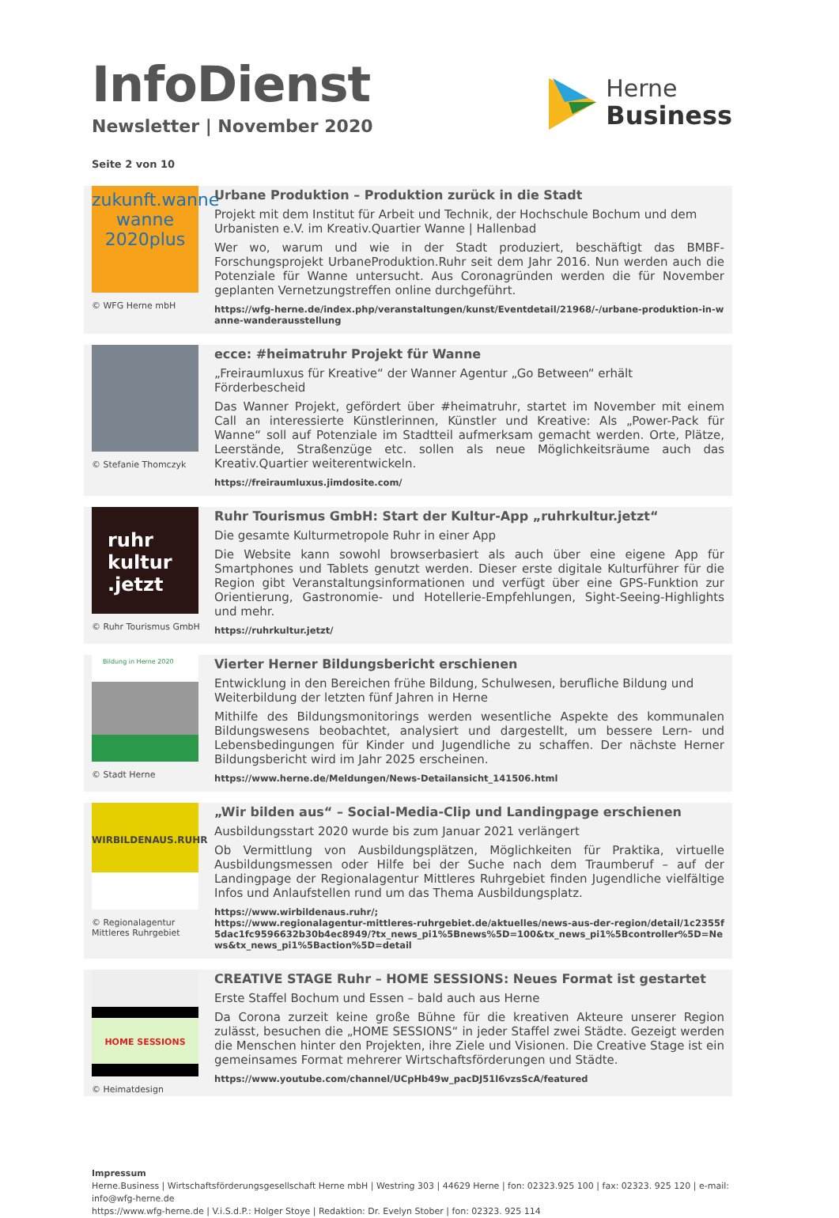InfoDienst
Newsletter | November 2020
Herne
Business
Seite 2 von 10
zukunft.wanne
wanne
2020plus
© WFG Herne mbH
Urbane Produktion – Produktion zurück in die Stadt
Projekt mit dem Institut für Arbeit und Technik, der Hochschule Bochum und dem Urbanisten e.V. im Kreativ.Quartier Wanne | Hallenbad
Wer wo, warum und wie in der Stadt produziert, beschäftigt das BMBF-Forschungsprojekt UrbaneProduktion.Ruhr seit dem Jahr 2016. Nun werden auch die Potenziale für Wanne untersucht. Aus Coronagründen werden die für November geplanten Vernetzungstreffen online durchgeführt.
https://wfg-herne.de/index.php/veranstaltungen/kunst/Eventdetail/21968/-/urbane-produktion-in-wanne-wanderausstellung
© Stefanie Thomczyk
ecce: #heimatruhr Projekt für Wanne
„Freiraumluxus für Kreative“ der Wanner Agentur „Go Between“ erhält Förderbescheid
Das Wanner Projekt, gefördert über #heimatruhr, startet im November mit einem Call an interessierte Künstlerinnen, Künstler und Kreative: Als „Power-Pack für Wanne“ soll auf Potenziale im Stadtteil aufmerksam gemacht werden. Orte, Plätze, Leerstände, Straßenzüge etc. sollen als neue Möglichkeitsräume auch das Kreativ.Quartier weiterentwickeln.
https://freiraumluxus.jimdosite.com/
ruhr
kultur
.jetzt
© Ruhr Tourismus GmbH
Ruhr Tourismus GmbH: Start der Kultur-App „ruhrkultur.jetzt“
Die gesamte Kulturmetropole Ruhr in einer App
Die Website kann sowohl browserbasiert als auch über eine eigene App für Smartphones und Tablets genutzt werden. Dieser erste digitale Kulturführer für die Region gibt Veranstaltungsinformationen und verfügt über eine GPS-Funktion zur Orientierung, Gastronomie- und Hotellerie-Empfehlungen, Sight-Seeing-Highlights und mehr.
https://ruhrkultur.jetzt/
Bildung in Herne 2020
© Stadt Herne
Vierter Herner Bildungsbericht erschienen
Entwicklung in den Bereichen frühe Bildung, Schulwesen, berufliche Bildung und Weiterbildung der letzten fünf Jahren in Herne
Mithilfe des Bildungsmonitorings werden wesentliche Aspekte des kommunalen Bildungswesens beobachtet, analysiert und dargestellt, um bessere Lern- und Lebensbedingungen für Kinder und Jugendliche zu schaffen. Der nächste Herner Bildungsbericht wird im Jahr 2025 erscheinen.
https://www.herne.de/Meldungen/News-Detailansicht_141506.html
WIRBILDENAUS.RUHR
© Regionalagentur
Mittleres Ruhrgebiet
„Wir bilden aus“ – Social-Media-Clip und Landingpage erschienen
Ausbildungsstart 2020 wurde bis zum Januar 2021 verlängert
Ob Vermittlung von Ausbildungsplätzen, Möglichkeiten für Praktika, virtuelle Ausbildungsmessen oder Hilfe bei der Suche nach dem Traumberuf – auf der Landingpage der Regionalagentur Mittleres Ruhrgebiet finden Jugendliche vielfältige Infos und Anlaufstellen rund um das Thema Ausbildungsplatz.
https://www.wirbildenaus.ruhr/;
https://www.regionalagentur-mittleres-ruhrgebiet.de/aktuelles/news-aus-der-region/detail/1c2355f5dac1fc9596632b30b4ec8949/?tx_news_pi1%5Bnews%5D=100&tx_news_pi1%5Bcontroller%5D=News&tx_news_pi1%5Baction%5D=detail
HOME SESSIONS
© Heimatdesign
CREATIVE STAGE Ruhr – HOME SESSIONS: Neues Format ist gestartet
Erste Staffel Bochum und Essen – bald auch aus Herne
Da Corona zurzeit keine große Bühne für die kreativen Akteure unserer Region zulässt, besuchen die „HOME SESSIONS“ in jeder Staffel zwei Städte. Gezeigt werden die Menschen hinter den Projekten, ihre Ziele und Visionen. Die Creative Stage ist ein gemeinsames Format mehrerer Wirtschaftsförderungen und Städte.
https://www.youtube.com/channel/UCpHb49w_pacDJ51l6vzsScA/featured
Impressum
Herne.Business | Wirtschaftsförderungsgesellschaft Herne mbH | Westring 303 | 44629 Herne | fon: 02323.925 100 | fax: 02323. 925 120 | e-mail: info@wfg-herne.de
https://www.wfg-herne.de | V.i.S.d.P.: Holger Stoye | Redaktion: Dr. Evelyn Stober | fon: 02323. 925 114